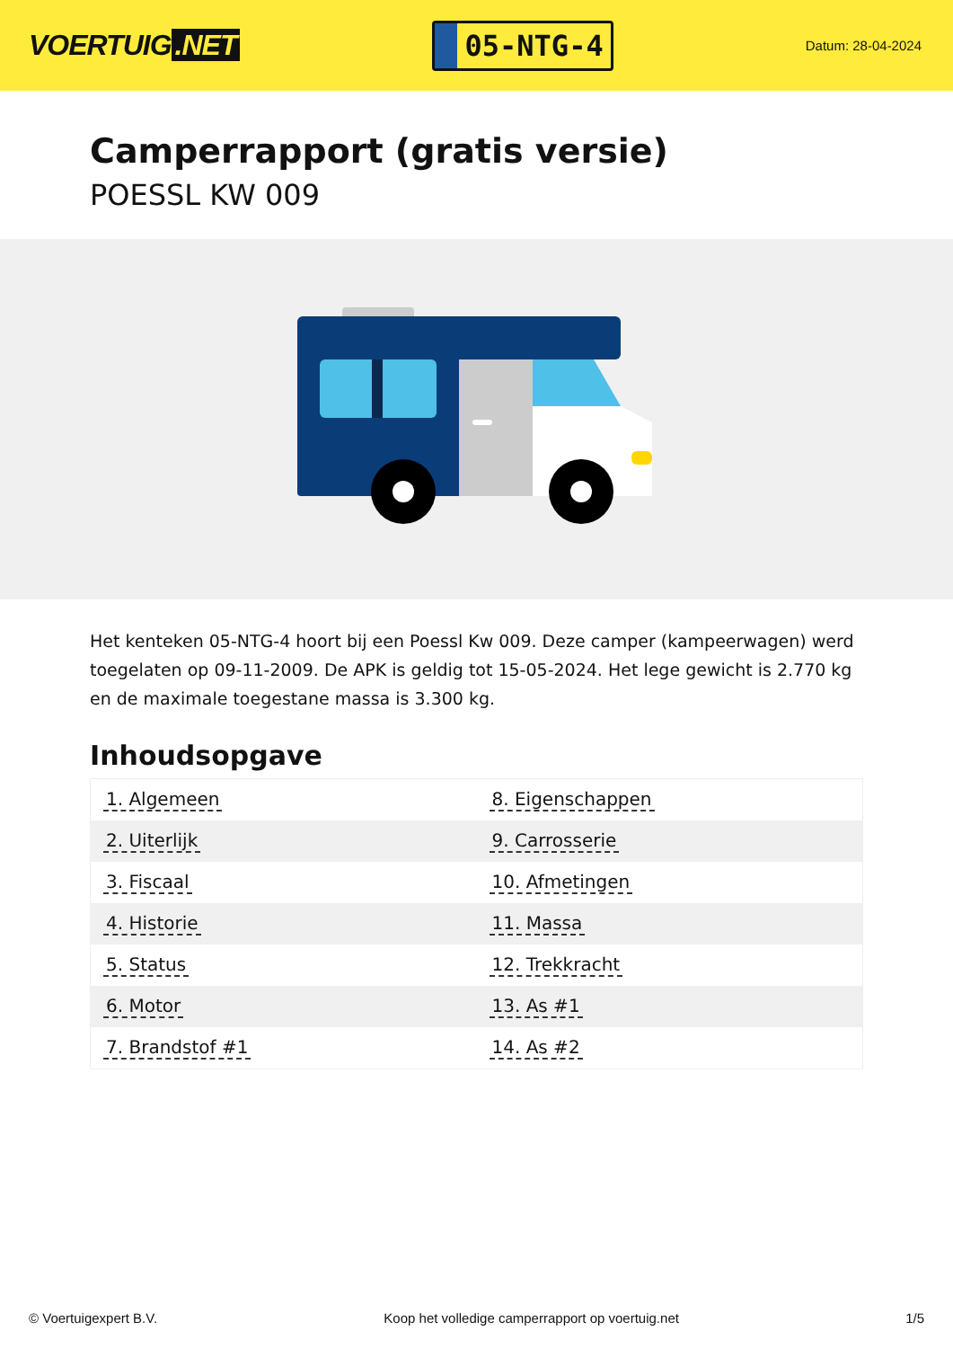VOERTUIG.NET
05-NTG-4
Datum: 28-04-2024
Camperrapport (gratis versie)
POESSL KW 009
Het kenteken 05-NTG-4 hoort bij een Poessl Kw 009. Deze camper (kampeerwagen) werd toegelaten op 09-11-2009. De APK is geldig tot 15-05-2024. Het lege gewicht is 2.770 kg en de maximale toegestane massa is 3.300 kg.
Inhoudsopgave
| 1. Algemeen | 8. Eigenschappen |
| 2. Uiterlijk | 9. Carrosserie |
| 3. Fiscaal | 10. Afmetingen |
| 4. Historie | 11. Massa |
| 5. Status | 12. Trekkracht |
| 6. Motor | 13. As #1 |
| 7. Brandstof #1 | 14. As #2 |
© Voertuigexpert B.V. Koop het volledige camperrapport op voertuig.net
1/5